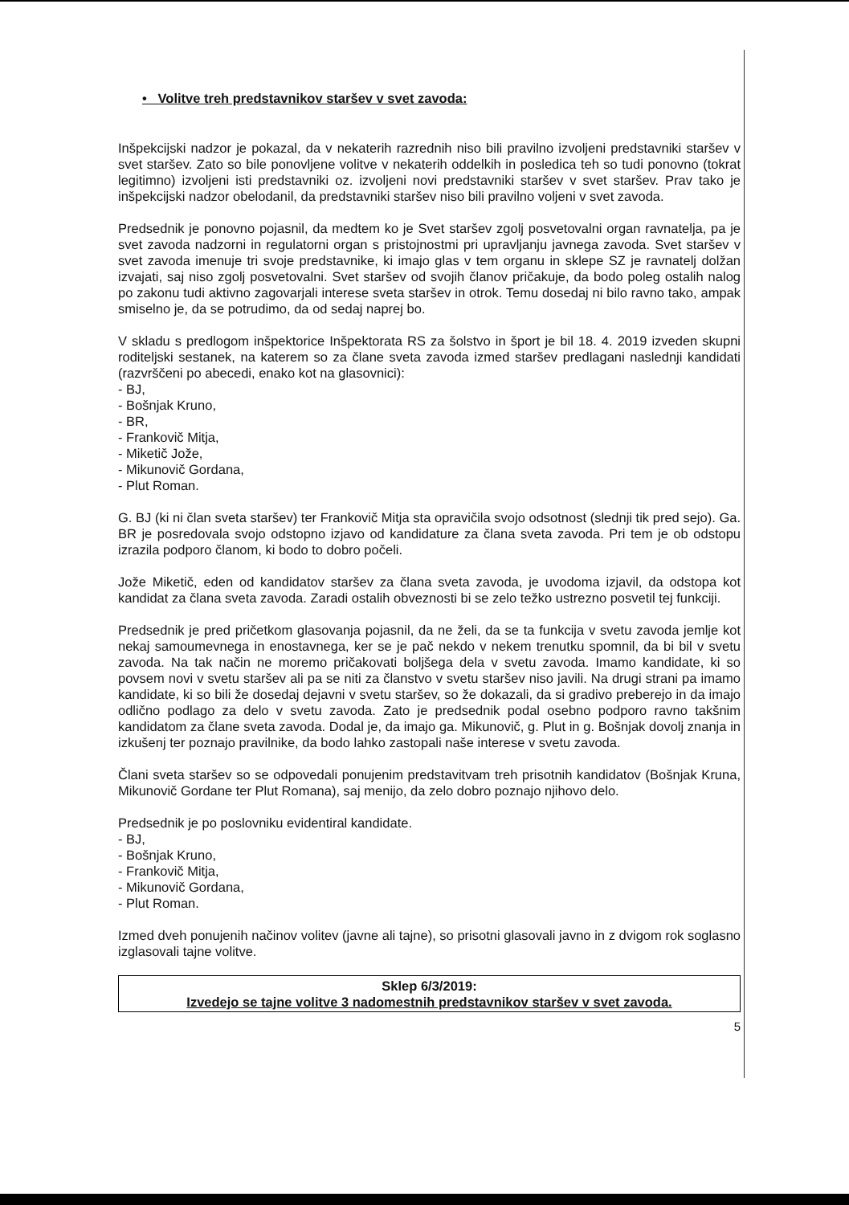• Volitve treh predstavnikov staršev v svet zavoda:
Inšpekcijski nadzor je pokazal, da v nekaterih razrednih niso bili pravilno izvoljeni predstavniki staršev v svet staršev. Zato so bile ponovljene volitve v nekaterih oddelkih in posledica teh so tudi ponovno (tokrat legitimno) izvoljeni isti predstavniki oz. izvoljeni novi predstavniki staršev v svet staršev. Prav tako je inšpekcijski nadzor obelodanil, da predstavniki staršev niso bili pravilno voljeni v svet zavoda.
Predsednik je ponovno pojasnil, da medtem ko je Svet staršev zgolj posvetovalni organ ravnatelja, pa je svet zavoda nadzorni in regulatorni organ s pristojnostmi pri upravljanju javnega zavoda. Svet staršev v svet zavoda imenuje tri svoje predstavnike, ki imajo glas v tem organu in sklepe SZ je ravnatelj dolžan izvajati, saj niso zgolj posvetovalni. Svet staršev od svojih članov pričakuje, da bodo poleg ostalih nalog po zakonu tudi aktivno zagovarjali interese sveta staršev in otrok. Temu dosedaj ni bilo ravno tako, ampak smiselno je, da se potrudimo, da od sedaj naprej bo.
V skladu s predlogom inšpektorice Inšpektorata RS za šolstvo in šport je bil 18. 4. 2019 izveden skupni roditeljski sestanek, na katerem so za člane sveta zavoda izmed staršev predlagani naslednji kandidati (razvrščeni po abecedi, enako kot na glasovnici):
- BJ,
- Bošnjak Kruno,
- BR,
- Frankovič Mitja,
- Miketič Jože,
- Mikunovič Gordana,
- Plut Roman.
G. BJ (ki ni član sveta staršev) ter Frankovič Mitja sta opravičila svojo odsotnost (slednji tik pred sejo). Ga. BR je posredovala svojo odstopno izjavo od kandidature za člana sveta zavoda. Pri tem je ob odstopu izrazila podporo članom, ki bodo to dobro počeli.
Jože Miketič, eden od kandidatov staršev za člana sveta zavoda, je uvodoma izjavil, da odstopa kot kandidat za člana sveta zavoda. Zaradi ostalih obveznosti bi se zelo težko ustrezno posvetil tej funkciji.
Predsednik je pred pričetkom glasovanja pojasnil, da ne želi, da se ta funkcija v svetu zavoda jemlje kot nekaj samoumevnega in enostavnega, ker se je pač nekdo v nekem trenutku spomnil, da bi bil v svetu zavoda. Na tak način ne moremo pričakovati boljšega dela v svetu zavoda. Imamo kandidate, ki so povsem novi v svetu staršev ali pa se niti za članstvo v svetu staršev niso javili. Na drugi strani pa imamo kandidate, ki so bili že dosedaj dejavni v svetu staršev, so že dokazali, da si gradivo preberejo in da imajo odlično podlago za delo v svetu zavoda. Zato je predsednik podal osebno podporo ravno takšnim kandidatom za člane sveta zavoda. Dodal je, da imajo ga. Mikunovič, g. Plut in g. Bošnjak dovolj znanja in izkušenj ter poznajo pravilnike, da bodo lahko zastopali naše interese v svetu zavoda.
Člani sveta staršev so se odpovedali ponujenim predstavitvam treh prisotnih kandidatov (Bošnjak Kruna, Mikunovič Gordane ter Plut Romana), saj menijo, da zelo dobro poznajo njihovo delo.
Predsednik je po poslovniku evidentiral kandidate.
- BJ,
- Bošnjak Kruno,
- Frankovič Mitja,
- Mikunovič Gordana,
- Plut Roman.
Izmed dveh ponujenih načinov volitev (javne ali tajne), so prisotni glasovali javno in z dvigom rok soglasno izglasovali tajne volitve.
Sklep 6/3/2019:
Izvedejo se tajne volitve 3 nadomestnih predstavnikov staršev v svet zavoda.
5